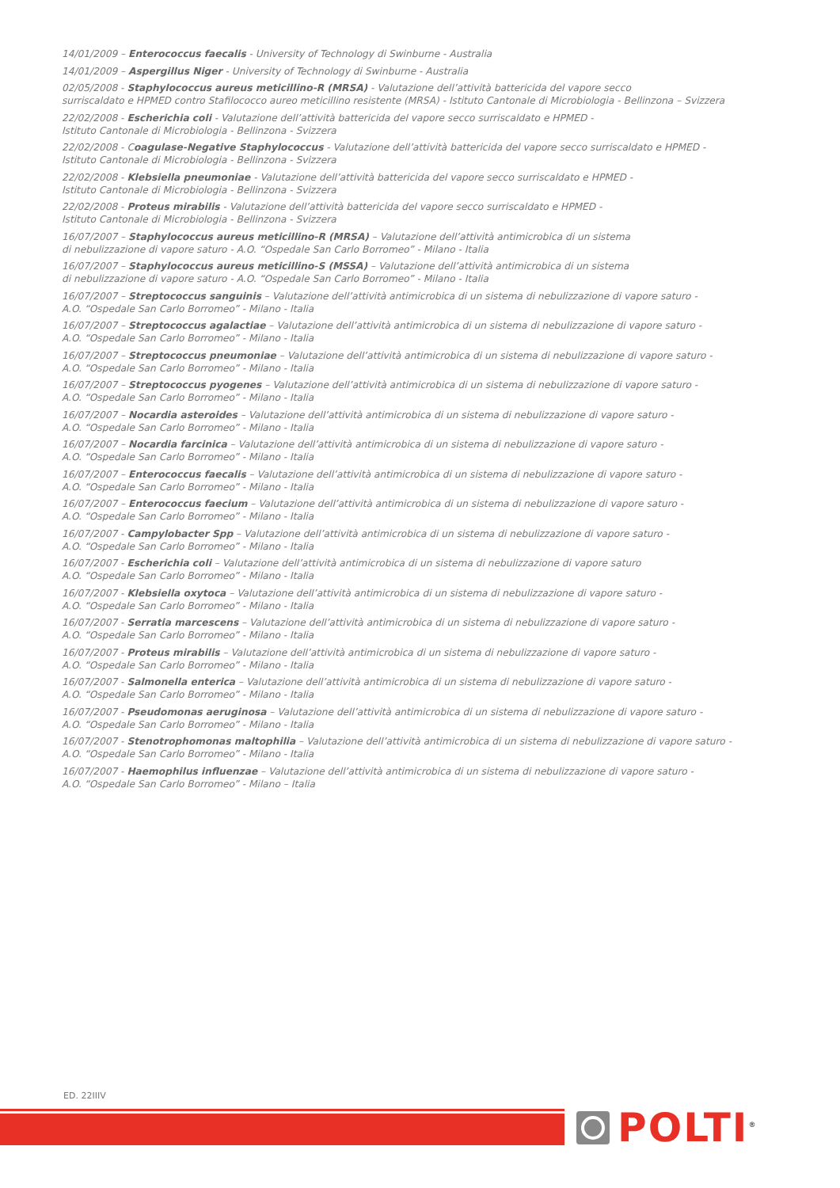14/01/2009 – Enterococcus faecalis - University of Technology di Swinburne - Australia
14/01/2009 – Aspergillus Niger - University of Technology di Swinburne - Australia
02/05/2008 - Staphylococcus aureus meticillino-R (MRSA) - Valutazione dell’attività battericida del vapore secco
surriscaldato e HPMED contro Stafilococco aureo meticillino resistente (MRSA) - Istituto Cantonale di Microbiologia - Bellinzona – Svizzera
22/02/2008 - Escherichia coli - Valutazione dell’attività battericida del vapore secco surriscaldato e HPMED -
Istituto Cantonale di Microbiologia - Bellinzona - Svizzera
22/02/2008 - Coagulase-Negative Staphylococcus - Valutazione dell’attività battericida del vapore secco surriscaldato e HPMED -
Istituto Cantonale di Microbiologia - Bellinzona - Svizzera
22/02/2008 - Klebsiella pneumoniae - Valutazione dell’attività battericida del vapore secco surriscaldato e HPMED -
Istituto Cantonale di Microbiologia - Bellinzona - Svizzera
22/02/2008 - Proteus mirabilis - Valutazione dell’attività battericida del vapore secco surriscaldato e HPMED -
Istituto Cantonale di Microbiologia - Bellinzona - Svizzera
16/07/2007 – Staphylococcus aureus meticillino-R (MRSA) – Valutazione dell’attività antimicrobica di un sistema
di nebulizzazione di vapore saturo - A.O. “Ospedale San Carlo Borromeo” - Milano - Italia
16/07/2007 – Staphylococcus aureus meticillino-S (MSSA) – Valutazione dell’attività antimicrobica di un sistema
di nebulizzazione di vapore saturo - A.O. “Ospedale San Carlo Borromeo” - Milano - Italia
16/07/2007 – Streptococcus sanguinis – Valutazione dell’attività antimicrobica di un sistema di nebulizzazione di vapore saturo -
A.O. “Ospedale San Carlo Borromeo” - Milano - Italia
16/07/2007 – Streptococcus agalactiae – Valutazione dell’attività antimicrobica di un sistema di nebulizzazione di vapore saturo -
A.O. “Ospedale San Carlo Borromeo” - Milano - Italia
16/07/2007 – Streptococcus pneumoniae – Valutazione dell’attività antimicrobica di un sistema di nebulizzazione di vapore saturo -
A.O. “Ospedale San Carlo Borromeo” - Milano - Italia
16/07/2007 – Streptococcus pyogenes – Valutazione dell’attività antimicrobica di un sistema di nebulizzazione di vapore saturo -
A.O. “Ospedale San Carlo Borromeo” - Milano - Italia
16/07/2007 – Nocardia asteroides – Valutazione dell’attività antimicrobica di un sistema di nebulizzazione di vapore saturo -
A.O. “Ospedale San Carlo Borromeo” - Milano - Italia
16/07/2007 – Nocardia farcinica – Valutazione dell’attività antimicrobica di un sistema di nebulizzazione di vapore saturo -
A.O. “Ospedale San Carlo Borromeo” - Milano - Italia
16/07/2007 – Enterococcus faecalis – Valutazione dell’attività antimicrobica di un sistema di nebulizzazione di vapore saturo -
A.O. “Ospedale San Carlo Borromeo” - Milano - Italia
16/07/2007 – Enterococcus faecium – Valutazione dell’attività antimicrobica di un sistema di nebulizzazione di vapore saturo -
A.O. “Ospedale San Carlo Borromeo” - Milano - Italia
16/07/2007 - Campylobacter Spp – Valutazione dell’attività antimicrobica di un sistema di nebulizzazione di vapore saturo -
A.O. “Ospedale San Carlo Borromeo” - Milano - Italia
16/07/2007 - Escherichia coli – Valutazione dell’attività antimicrobica di un sistema di nebulizzazione di vapore saturo
A.O. “Ospedale San Carlo Borromeo” - Milano - Italia
16/07/2007 - Klebsiella oxytoca – Valutazione dell’attività antimicrobica di un sistema di nebulizzazione di vapore saturo -
A.O. “Ospedale San Carlo Borromeo” - Milano - Italia
16/07/2007 - Serratia marcescens – Valutazione dell’attività antimicrobica di un sistema di nebulizzazione di vapore saturo -
A.O. “Ospedale San Carlo Borromeo” - Milano - Italia
16/07/2007 - Proteus mirabilis – Valutazione dell’attività antimicrobica di un sistema di nebulizzazione di vapore saturo -
A.O. “Ospedale San Carlo Borromeo” - Milano - Italia
16/07/2007 - Salmonella enterica – Valutazione dell’attività antimicrobica di un sistema di nebulizzazione di vapore saturo -
A.O. “Ospedale San Carlo Borromeo” - Milano - Italia
16/07/2007 - Pseudomonas aeruginosa – Valutazione dell’attività antimicrobica di un sistema di nebulizzazione di vapore saturo -
A.O. “Ospedale San Carlo Borromeo” - Milano - Italia
16/07/2007 - Stenotrophomonas maltophilia – Valutazione dell’attività antimicrobica di un sistema di nebulizzazione di vapore saturo -
A.O. “Ospedale San Carlo Borromeo” - Milano - Italia
16/07/2007 - Haemophilus influenzae – Valutazione dell’attività antimicrobica di un sistema di nebulizzazione di vapore saturo -
A.O. “Ospedale San Carlo Borromeo” - Milano – Italia
ED. 22IIIV
POLTI<sup>®</sup>